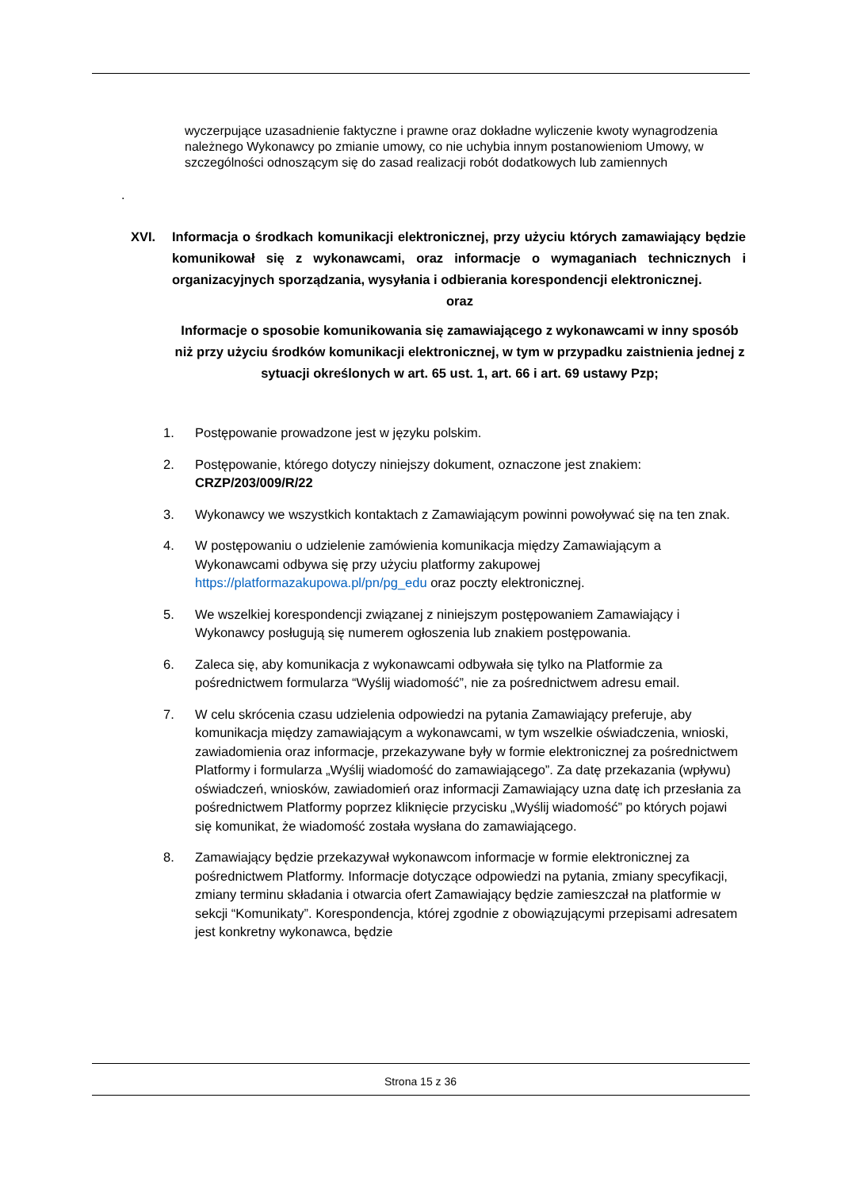wyczerpujące uzasadnienie faktyczne i prawne oraz dokładne wyliczenie kwoty wynagrodzenia należnego Wykonawcy po zmianie umowy, co nie uchybia innym postanowieniom Umowy, w szczególności odnoszącym się do zasad realizacji robót dodatkowych lub zamiennych
.
XVI. Informacja o środkach komunikacji elektronicznej, przy użyciu których zamawiający będzie komunikował się z wykonawcami, oraz informacje o wymaganiach technicznych i organizacyjnych sporządzania, wysyłania i odbierania korespondencji elektronicznej.
oraz
Informacje o sposobie komunikowania się zamawiającego z wykonawcami w inny sposób niż przy użyciu środków komunikacji elektronicznej, w tym w przypadku zaistnienia jednej z sytuacji określonych w art. 65 ust. 1, art. 66 i art. 69 ustawy Pzp;
1. Postępowanie prowadzone jest w języku polskim.
2. Postępowanie, którego dotyczy niniejszy dokument, oznaczone jest znakiem:
CRZP/203/009/R/22
3. Wykonawcy we wszystkich kontaktach z Zamawiającym powinni powoływać się na ten znak.
4. W postępowaniu o udzielenie zamówienia komunikacja między Zamawiającym a Wykonawcami odbywa się przy użyciu platformy zakupowej https://platformazakupowa.pl/pn/pg_edu oraz poczty elektronicznej.
5. We wszelkiej korespondencji związanej z niniejszym postępowaniem Zamawiający i Wykonawcy posługują się numerem ogłoszenia lub znakiem postępowania.
6. Zaleca się, aby komunikacja z wykonawcami odbywała się tylko na Platformie za pośrednictwem formularza “Wyślij wiadomość”, nie za pośrednictwem adresu email.
7. W celu skrócenia czasu udzielenia odpowiedzi na pytania Zamawiający preferuje, aby komunikacja między zamawiającym a wykonawcami, w tym wszelkie oświadczenia, wnioski, zawiadomienia oraz informacje, przekazywane były w formie elektronicznej za pośrednictwem Platformy i formularza „Wyślij wiadomość do zamawiającego”. Za datę przekazania (wpływu) oświadczeń, wniosków, zawiadomień oraz informacji Zamawiający uzna datę ich przesłania za pośrednictwem Platformy poprzez kliknięcie przycisku „Wyślij wiadomość” po których pojawi się komunikat, że wiadomość została wysłana do zamawiającego.
8. Zamawiający będzie przekazywał wykonawcom informacje w formie elektronicznej za pośrednictwem Platformy. Informacje dotyczące odpowiedzi na pytania, zmiany specyfikacji, zmiany terminu składania i otwarcia ofert Zamawiający będzie zamieszczał na platformie w sekcji “Komunikaty”. Korespondencja, której zgodnie z obowiązującymi przepisami adresatem jest konkretny wykonawca, będzie
Strona 15 z 36